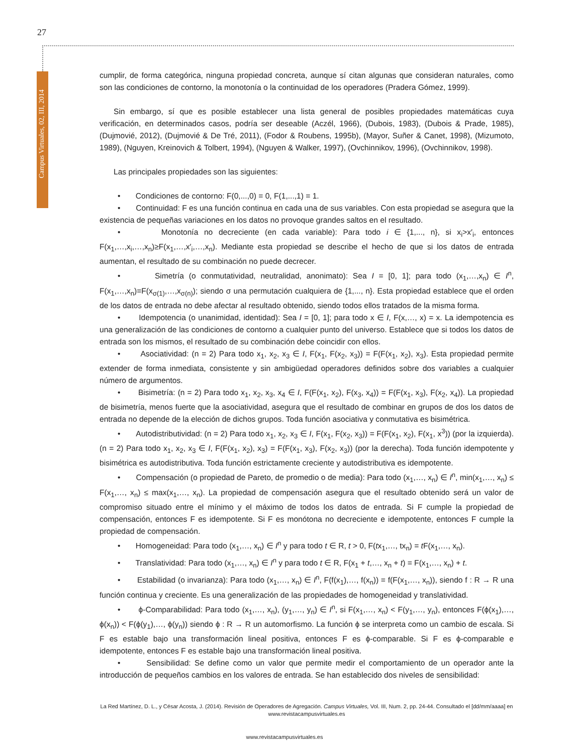27
Campus Virtuales, 02, III, 2014
cumplir, de forma categórica, ninguna propiedad concreta, aunque sí citan algunas que consideran naturales, como son las condiciones de contorno, la monotonía o la continuidad de los operadores (Pradera Gómez, 1999).
Sin embargo, sí que es posible establecer una lista general de posibles propiedades matemáticas cuya verificación, en determinados casos, podría ser deseable (Aczél, 1966), (Dubois, 1983), (Dubois & Prade, 1985), (Dujmovié, 2012), (Dujmovié & De Tré, 2011), (Fodor & Roubens, 1995b), (Mayor, Suñer & Canet, 1998), (Mizumoto, 1989), (Nguyen, Kreinovich & Tolbert, 1994), (Nguyen & Walker, 1997), (Ovchinnikov, 1996), (Ovchinnikov, 1998).
Las principales propiedades son las siguientes:
• Condiciones de contorno: F(0,...,0) = 0, F(1,...,1) = 1.
• Continuidad: F es una función continua en cada una de sus variables. Con esta propiedad se asegura que la existencia de pequeñas variaciones en los datos no provoque grandes saltos en el resultado.
• Monotonía no decreciente (en cada variable): Para todo i ∈ {1,..., n}, si x<sub>i</sub>>x′<sub>i</sub>, entonces F(x<sub>1</sub>,…,x<sub>i</sub>,…,x<sub>n</sub>)≥F(x<sub>1</sub>,…,x′<sub>i</sub>,…,x<sub>n</sub>). Mediante esta propiedad se describe el hecho de que si los datos de entrada aumentan, el resultado de su combinación no puede decrecer.
• Simetría (o conmutatividad, neutralidad, anonimato): Sea I = [0, 1]; para todo (x<sub>1</sub>,…,x<sub>n</sub>) ∈ I<sup>n</sup>, F(x<sub>1</sub>,…,x<sub>n</sub>)=F(x<sub>σ(1)</sub>,…,x<sub>σ(n)</sub>); siendo σ una permutación cualquiera de {1,..., n}. Esta propiedad establece que el orden de los datos de entrada no debe afectar al resultado obtenido, siendo todos ellos tratados de la misma forma.
• Idempotencia (o unanimidad, identidad): Sea I = [0, 1]; para todo x ∈ I, F(x,…, x) = x. La idempotencia es una generalización de las condiciones de contorno a cualquier punto del universo. Establece que si todos los datos de entrada son los mismos, el resultado de su combinación debe coincidir con ellos.
• Asociatividad: (n = 2) Para todo x<sub>1</sub>, x<sub>2</sub>, x<sub>3</sub> ∈ I, F(x<sub>1</sub>, F(x<sub>2</sub>, x<sub>3</sub>)) = F(F(x<sub>1</sub>, x<sub>2</sub>), x<sub>3</sub>). Esta propiedad permite extender de forma inmediata, consistente y sin ambigüedad operadores definidos sobre dos variables a cualquier número de argumentos.
• Bisimetría: (n = 2) Para todo x<sub>1</sub>, x<sub>2</sub>, x<sub>3</sub>, x<sub>4</sub> ∈ I, F(F(x<sub>1</sub>, x<sub>2</sub>), F(x<sub>3</sub>, x<sub>4</sub>)) = F(F(x<sub>1</sub>, x<sub>3</sub>), F(x<sub>2</sub>, x<sub>4</sub>)). La propiedad de bisimetría, menos fuerte que la asociatividad, asegura que el resultado de combinar en grupos de dos los datos de entrada no depende de la elección de dichos grupos. Toda función asociativa y conmutativa es bisimétrica.
• Autodistributividad: (n = 2) Para todo x<sub>1</sub>, x<sub>2</sub>, x<sub>3</sub> ∈ I, F(x<sub>1</sub>, F(x<sub>2</sub>, x<sub>3</sub>)) = F(F(x<sub>1</sub>, x<sub>2</sub>), F(x<sub>1</sub>, x<sup>3</sup>)) (por la izquierda). (n = 2) Para todo x<sub>1</sub>, x<sub>2</sub>, x<sub>3</sub> ∈ I, F(F(x<sub>1</sub>, x<sub>2</sub>), x<sub>3</sub>) = F(F(x<sub>1</sub>, x<sub>3</sub>), F(x<sub>2</sub>, x<sub>3</sub>)) (por la derecha). Toda función idempotente y bisimétrica es autodistributiva. Toda función estrictamente creciente y autodistributiva es idempotente.
• Compensación (o propiedad de Pareto, de promedio o de media): Para todo (x<sub>1</sub>,…, x<sub>n</sub>) ∈ I<sup>n</sup>, min(x<sub>1</sub>,…, x<sub>n</sub>) ≤ F(x<sub>1</sub>,…, x<sub>n</sub>) ≤ max(x<sub>1</sub>,…, x<sub>n</sub>). La propiedad de compensación asegura que el resultado obtenido será un valor de compromiso situado entre el mínimo y el máximo de todos los datos de entrada. Si F cumple la propiedad de compensación, entonces F es idempotente. Si F es monótona no decreciente e idempotente, entonces F cumple la propiedad de compensación.
• Homogeneidad: Para todo (x<sub>1</sub>,…, x<sub>n</sub>) ∈ I<sup>n</sup> y para todo t ∈ R, t > 0, F(tx<sub>1</sub>,…, tx<sub>n</sub>) = t F(x<sub>1</sub>,…, x<sub>n</sub>).
• Translatividad: Para todo (x<sub>1</sub>,…, x<sub>n</sub>) ∈ I<sup>n</sup> y para todo t ∈ R, F(x<sub>1</sub> + t,…, x<sub>n</sub> + t) = F(x<sub>1</sub>,…, x<sub>n</sub>) + t.
• Estabilidad (o invarianza): Para todo (x<sub>1</sub>,…, x<sub>n</sub>) ∈ I<sup>n</sup>, F(f(x<sub>1</sub>),…, f(x<sub>n</sub>)) = f(F(x<sub>1</sub>,…, x<sub>n</sub>)), siendo f : R → R una función continua y creciente. Es una generalización de las propiedades de homogeneidad y translatividad.
• ϕ-Comparabilidad: Para todo (x<sub>1</sub>,…, x<sub>n</sub>), (y<sub>1</sub>,…, y<sub>n</sub>) ∈ I<sup>n</sup>, si F(x<sub>1</sub>,…, x<sub>n</sub>) < F(y<sub>1</sub>,…, y<sub>n</sub>), entonces F(ϕ(x<sub>1</sub>),…, ϕ(x<sub>n</sub>)) < F(ϕ(y<sub>1</sub>),…, ϕ(y<sub>n</sub>)) siendo ϕ : R → R un automorfismo. La función ϕ se interpreta como un cambio de escala. Si F es estable bajo una transformación lineal positiva, entonces F es ϕ-comparable. Si F es ϕ-comparable e idempotente, entonces F es estable bajo una transformación lineal positiva.
• Sensibilidad: Se define como un valor que permite medir el comportamiento de un operador ante la introducción de pequeños cambios en los valores de entrada. Se han establecido dos niveles de sensibilidad:
La Red Martínez, D. L., y César Acosta, J. (2014). Revisión de Operadores de Agregación. Campus Virtuales, Vol. III, Num. 2, pp. 24-44. Consultado el [dd/mm/aaaa] en www.revistacampusvirtuales.es
www.revistacampusvirtuales.es